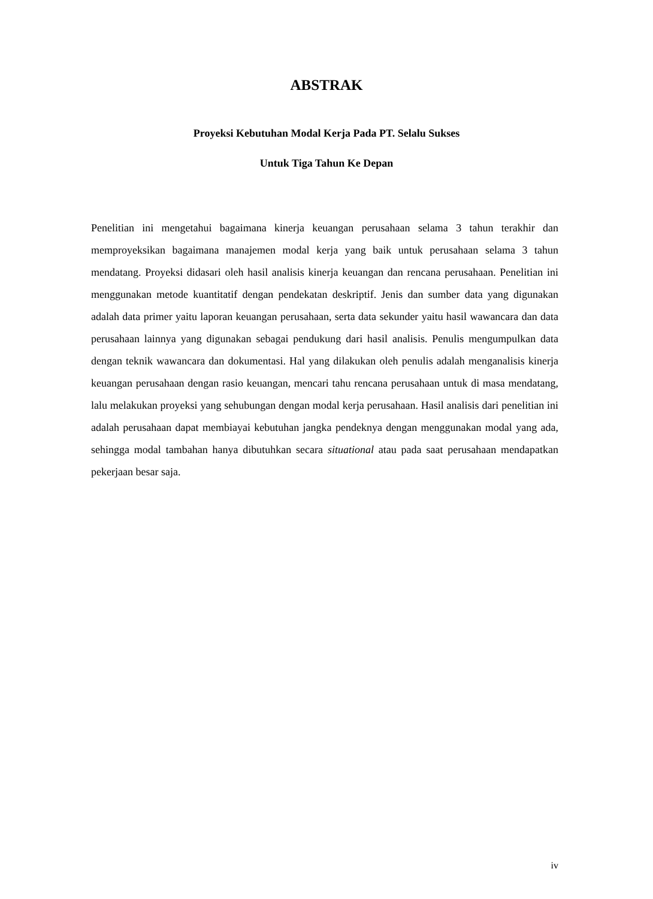ABSTRAK
Proyeksi Kebutuhan Modal Kerja Pada PT. Selalu Sukses
Untuk Tiga Tahun Ke Depan
Penelitian ini mengetahui bagaimana kinerja keuangan perusahaan selama 3 tahun terakhir dan memproyeksikan bagaimana manajemen modal kerja yang baik untuk perusahaan selama 3 tahun mendatang. Proyeksi didasari oleh hasil analisis kinerja keuangan dan rencana perusahaan. Penelitian ini menggunakan metode kuantitatif dengan pendekatan deskriptif. Jenis dan sumber data yang digunakan adalah data primer yaitu laporan keuangan perusahaan, serta data sekunder yaitu hasil wawancara dan data perusahaan lainnya yang digunakan sebagai pendukung dari hasil analisis. Penulis mengumpulkan data dengan teknik wawancara dan dokumentasi. Hal yang dilakukan oleh penulis adalah menganalisis kinerja keuangan perusahaan dengan rasio keuangan, mencari tahu rencana perusahaan untuk di masa mendatang, lalu melakukan proyeksi yang sehubungan dengan modal kerja perusahaan. Hasil analisis dari penelitian ini adalah perusahaan dapat membiayai kebutuhan jangka pendeknya dengan menggunakan modal yang ada, sehingga modal tambahan hanya dibutuhkan secara situational atau pada saat perusahaan mendapatkan pekerjaan besar saja.
iv